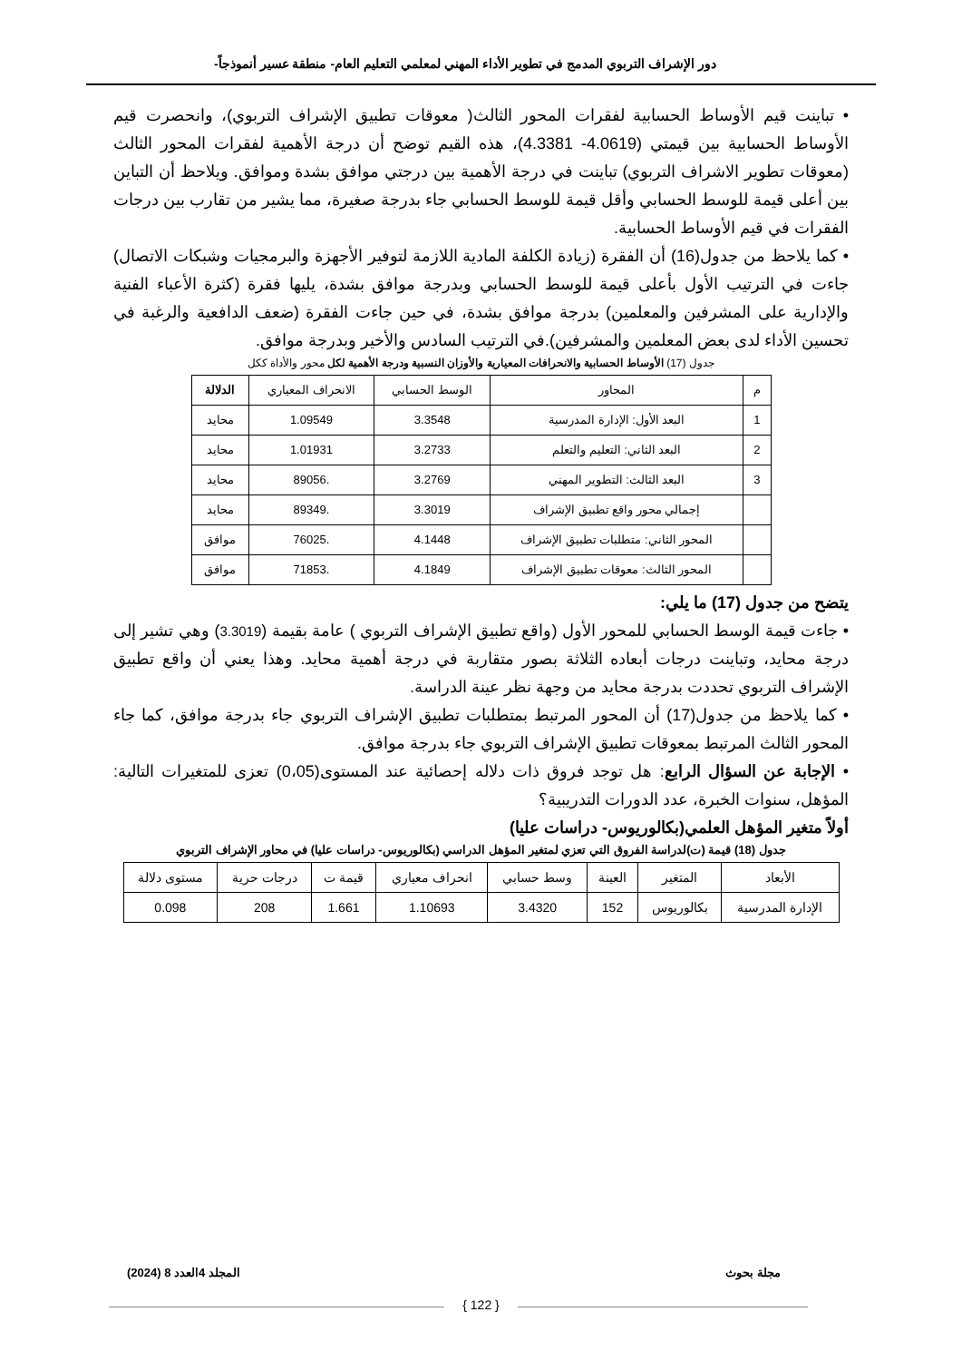دور الإشراف التربوي المدمج في تطوير الأداء المهني لمعلمي التعليم العام- منطقة عسير أنموذجاً-
• تباينت قيم الأوساط الحسابية لفقرات المحور الثالث( معوقات تطبيق الإشراف التربوي)، وانحصرت قيم الأوساط الحسابية بين قيمتي (4.0619- 4.3381)، هذه القيم توضح أن درجة الأهمية لفقرات المحور الثالث (معوقات تطوير الاشراف التربوي) تباينت في درجة الأهمية بين درجتي موافق بشدة وموافق. ويلاحظ أن التباين بين أعلى قيمة للوسط الحسابي وأقل قيمة للوسط الحسابي جاء بدرجة صغيرة، مما يشير من تقارب بين درجات الفقرات في قيم الأوساط الحسابية.
• كما يلاحظ من جدول(16) أن الفقرة (زيادة الكلفة المادية اللازمة لتوفير الأجهزة والبرمجيات وشبكات الاتصال) جاءت في الترتيب الأول بأعلى قيمة للوسط الحسابي وبدرجة موافق بشدة، يليها فقرة (كثرة الأعباء الفنية والإدارية على المشرفين والمعلمين) بدرجة موافق بشدة، في حين جاءت الفقرة (ضعف الدافعية والرغبة في تحسين الأداء لدى بعض المعلمين والمشرفين).في الترتيب السادس والأخير وبدرجة موافق.
جدول (17) الأوساط الحسابية والانحرافات المعيارية والأوزان النسبية ودرجة الأهمية لكل محور والأداة ككل
| م | المحاور | الوسط الحسابي | الانحراف المعياري | الدلالة |
| --- | --- | --- | --- | --- |
| 1 | البعد الأول: الإدارة المدرسية | 3.3548 | 1.09549 | محايد |
| 2 | البعد الثاني: التعليم والتعلم | 3.2733 | 1.01931 | محايد |
| 3 | البعد الثالث: التطوير المهني | 3.2769 | .89056 | محايد |
| | إجمالي محور واقع تطبيق الإشراف | 3.3019 | .89349 | محايد |
| | المحور الثاني: متطلبات تطبيق الإشراف | 4.1448 | .76025 | موافق |
| | المحور الثالث: معوقات تطبيق الإشراف | 4.1849 | .71853 | موافق |
يتضح من جدول (17) ما يلي:
• جاءت قيمة الوسط الحسابي للمحور الأول (واقع تطبيق الإشراف التربوي ) عامة بقيمة (3.3019) وهي تشير إلى درجة محايد، وتباينت درجات أبعاده الثلاثة بصور متقاربة في درجة أهمية محايد. وهذا يعني أن واقع تطبيق الإشراف التربوي تحددت بدرجة محايد من وجهة نظر عينة الدراسة.
• كما يلاحظ من جدول(17) أن المحور المرتبط بمتطلبات تطبيق الإشراف التربوي جاء بدرجة موافق، كما جاء المحور الثالث المرتبط بمعوقات تطبيق الإشراف التربوي جاء بدرجة موافق.
• الإجابة عن السؤال الرابع: هل توجد فروق ذات دلاله إحصائية عند المستوى(0،05) تعزى للمتغيرات التالية: المؤهل، سنوات الخبرة، عدد الدورات التدريبية؟
أولاً متغير المؤهل العلمي(بكالوريوس- دراسات عليا)
جدول (18) قيمة (ت)لدراسة الفروق التي تعزي لمتغير المؤهل الدراسي (بكالوريوس- دراسات عليا) في محاور الإشراف التربوي
| الأبعاد | المتغير | العينة | وسط حسابي | انحراف معياري | قيمة ت | درجات حرية | مستوى دلالة |
| --- | --- | --- | --- | --- | --- | --- | --- |
| الإدارة المدرسية | بكالوريوس | 152 | 3.4320 | 1.10693 | 1.661 | 208 | 0.098 |
مجلة بحوث المجلد 4العدد 8 (2024)
{ 122 }